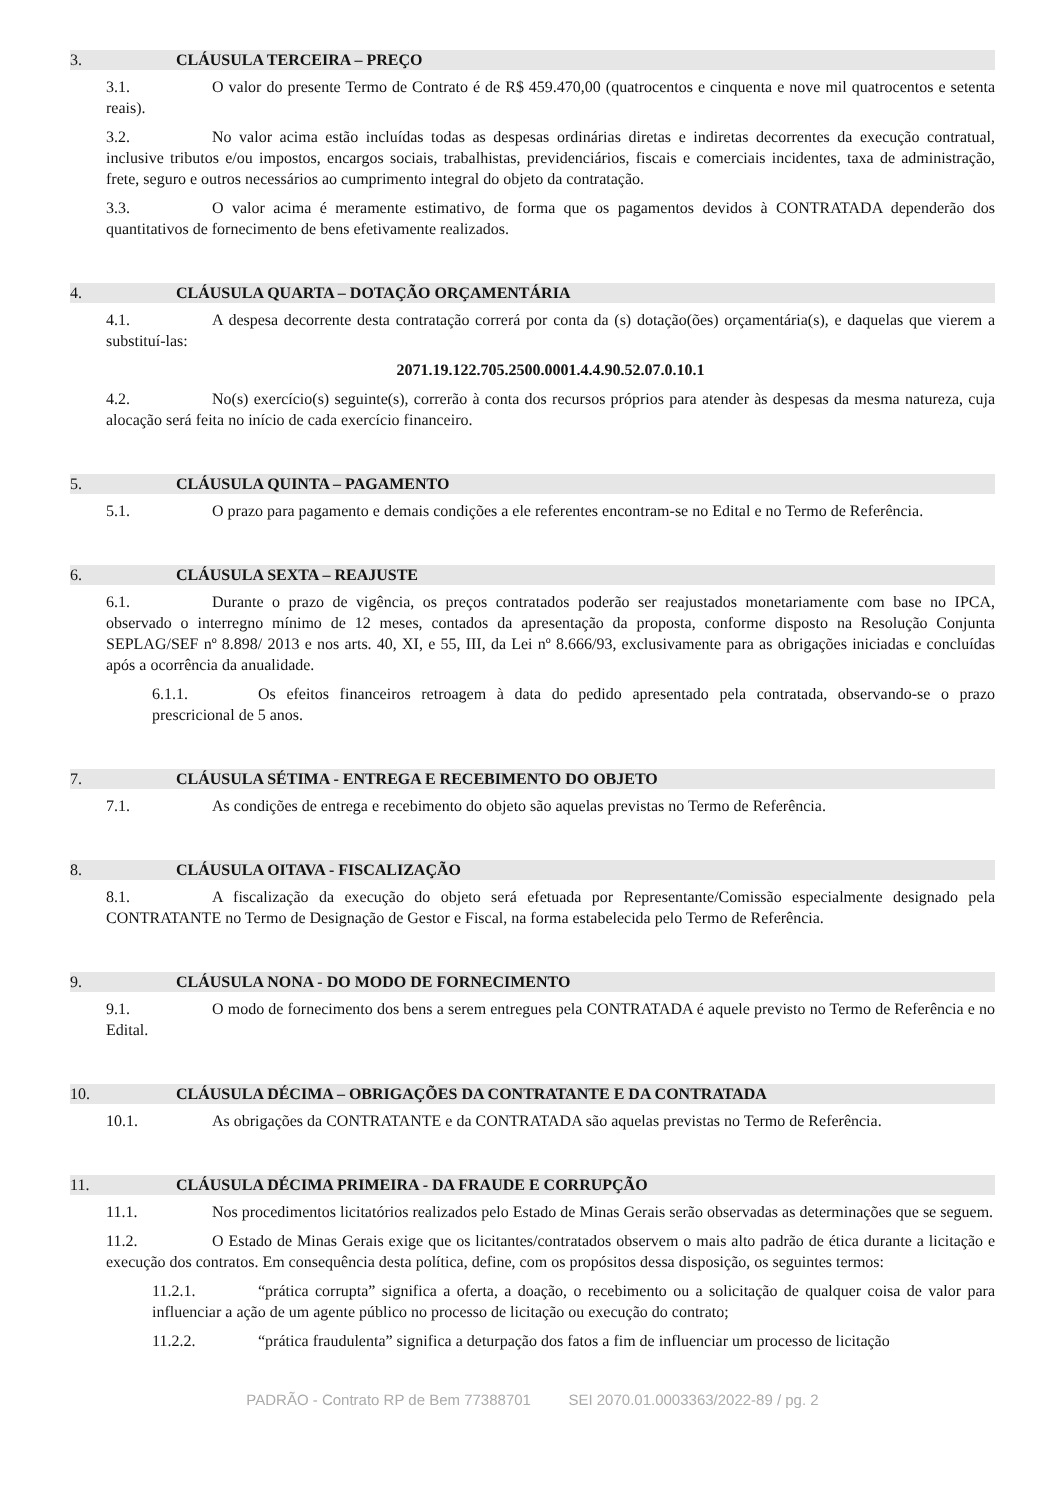3. CLÁUSULA TERCEIRA – PREÇO
3.1. O valor do presente Termo de Contrato é de R$ 459.470,00 (quatrocentos e cinquenta e nove mil quatrocentos e setenta reais).
3.2. No valor acima estão incluídas todas as despesas ordinárias diretas e indiretas decorrentes da execução contratual, inclusive tributos e/ou impostos, encargos sociais, trabalhistas, previdenciários, fiscais e comerciais incidentes, taxa de administração, frete, seguro e outros necessários ao cumprimento integral do objeto da contratação.
3.3. O valor acima é meramente estimativo, de forma que os pagamentos devidos à CONTRATADA dependerão dos quantitativos de fornecimento de bens efetivamente realizados.
4. CLÁUSULA QUARTA – DOTAÇÃO ORÇAMENTÁRIA
4.1. A despesa decorrente desta contratação correrá por conta da (s) dotação(ões) orçamentária(s), e daquelas que vierem a substituí-las:
2071.19.122.705.2500.0001.4.4.90.52.07.0.10.1
4.2. No(s) exercício(s) seguinte(s), correrão à conta dos recursos próprios para atender às despesas da mesma natureza, cuja alocação será feita no início de cada exercício financeiro.
5. CLÁUSULA QUINTA – PAGAMENTO
5.1. O prazo para pagamento e demais condições a ele referentes encontram-se no Edital e no Termo de Referência.
6. CLÁUSULA SEXTA – REAJUSTE
6.1. Durante o prazo de vigência, os preços contratados poderão ser reajustados monetariamente com base no IPCA, observado o interregno mínimo de 12 meses, contados da apresentação da proposta, conforme disposto na Resolução Conjunta SEPLAG/SEF nº 8.898/ 2013 e nos arts. 40, XI, e 55, III, da Lei nº 8.666/93, exclusivamente para as obrigações iniciadas e concluídas após a ocorrência da anualidade.
6.1.1. Os efeitos financeiros retroagem à data do pedido apresentado pela contratada, observando-se o prazo prescricional de 5 anos.
7. CLÁUSULA SÉTIMA - ENTREGA E RECEBIMENTO DO OBJETO
7.1. As condições de entrega e recebimento do objeto são aquelas previstas no Termo de Referência.
8. CLÁUSULA OITAVA - FISCALIZAÇÃO
8.1. A fiscalização da execução do objeto será efetuada por Representante/Comissão especialmente designado pela CONTRATANTE no Termo de Designação de Gestor e Fiscal, na forma estabelecida pelo Termo de Referência.
9. CLÁUSULA NONA - DO MODO DE FORNECIMENTO
9.1. O modo de fornecimento dos bens a serem entregues pela CONTRATADA é aquele previsto no Termo de Referência e no Edital.
10. CLÁUSULA DÉCIMA – OBRIGAÇÕES DA CONTRATANTE E DA CONTRATADA
10.1. As obrigações da CONTRATANTE e da CONTRATADA são aquelas previstas no Termo de Referência.
11. CLÁUSULA DÉCIMA PRIMEIRA - DA FRAUDE E CORRUPÇÃO
11.1. Nos procedimentos licitatórios realizados pelo Estado de Minas Gerais serão observadas as determinações que se seguem.
11.2. O Estado de Minas Gerais exige que os licitantes/contratados observem o mais alto padrão de ética durante a licitação e execução dos contratos. Em consequência desta política, define, com os propósitos dessa disposição, os seguintes termos:
11.2.1. “prática corrupta” significa a oferta, a doação, o recebimento ou a solicitação de qualquer coisa de valor para influenciar a ação de um agente público no processo de licitação ou execução do contrato;
11.2.2. “prática fraudulenta” significa a deturpação dos fatos a fim de influenciar um processo de licitação
PADRÃO - Contrato RP de Bem 77388701 SEI 2070.01.0003363/2022-89 / pg. 2